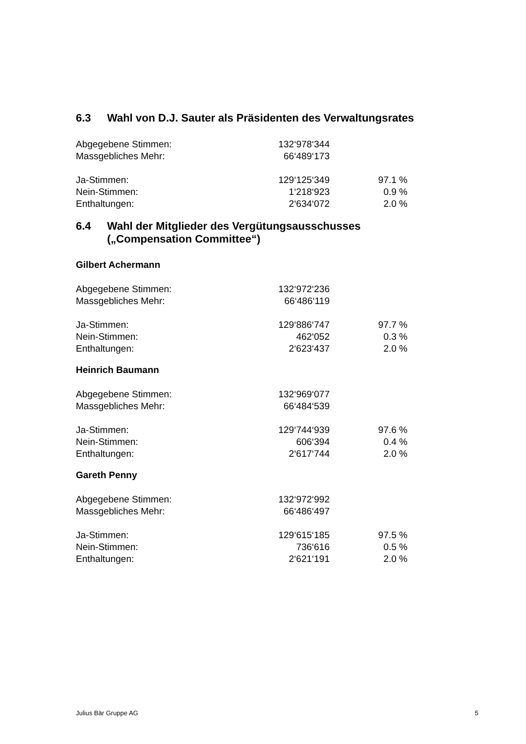6.3 Wahl von D.J. Sauter als Präsidenten des Verwaltungsrates
| Abgegebene Stimmen: | 132‘978‘344 | |
| Massgebliches Mehr: | 66‘489‘173 | |
| Ja-Stimmen: | 129‘125‘349 | 97.1 % |
| Nein-Stimmen: | 1‘218‘923 | 0.9 % |
| Enthaltungen: | 2‘634‘072 | 2.0 % |
6.4 Wahl der Mitglieder des Vergütungsausschusses
(„Compensation Committee“)
Gilbert Achermann
| Abgegebene Stimmen: | 132‘972‘236 | |
| Massgebliches Mehr: | 66‘486‘119 | |
| Ja-Stimmen: | 129‘886‘747 | 97.7 % |
| Nein-Stimmen: | 462‘052 | 0.3 % |
| Enthaltungen: | 2‘623‘437 | 2.0 % |
Heinrich Baumann
| Abgegebene Stimmen: | 132‘969‘077 | |
| Massgebliches Mehr: | 66‘484‘539 | |
| Ja-Stimmen: | 129‘744‘939 | 97.6 % |
| Nein-Stimmen: | 606‘394 | 0.4 % |
| Enthaltungen: | 2‘617‘744 | 2.0 % |
Gareth Penny
| Abgegebene Stimmen: | 132‘972‘992 | |
| Massgebliches Mehr: | 66‘486‘497 | |
| Ja-Stimmen: | 129‘615‘185 | 97.5 % |
| Nein-Stimmen: | 736‘616 | 0.5 % |
| Enthaltungen: | 2‘621‘191 | 2.0 % |
Julius Bär Gruppe AG 5